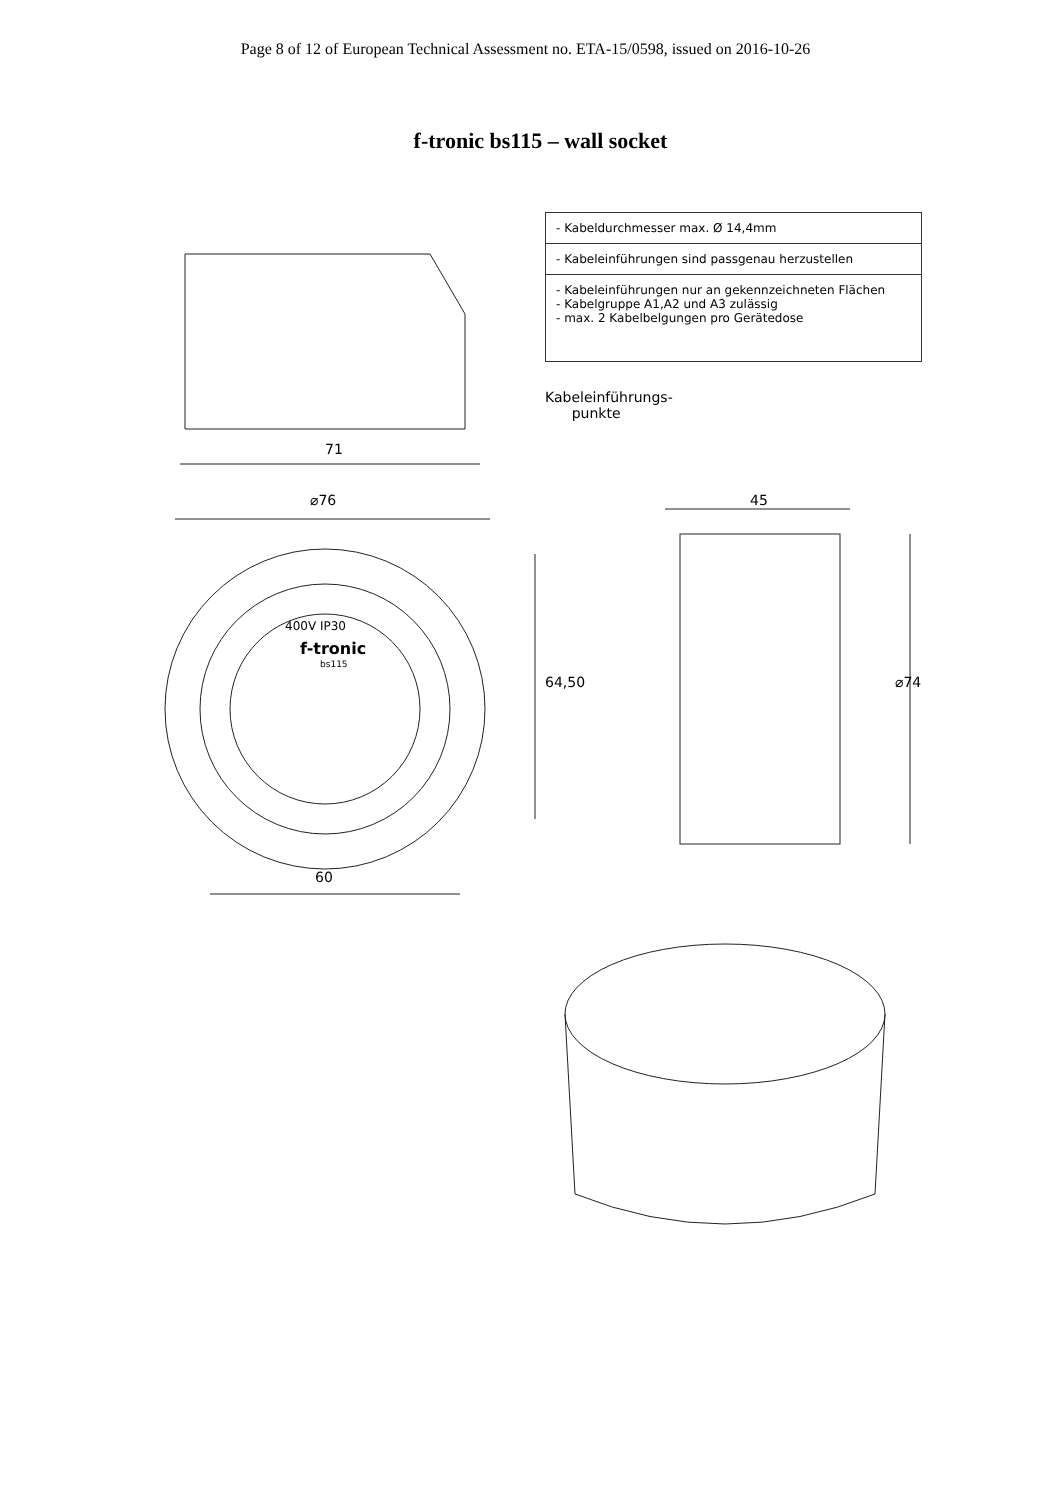Page 8 of 12 of European Technical Assessment no. ETA-15/0598, issued on 2016-10-26
f-tronic bs115 – wall socket
- Kabeldurchmesser max. Ø 14,4mm
- Kabeleinführungen sind passgenau herzustellen
- Kabeleinführungen nur an gekennzeichneten Flächen
- Kabelgruppe A1,A2 und A3 zulässig
- max. 2 Kabelbelgungen pro Gerätedose
Kabeleinführungs-
punkte
71
⌀76 45
400V IP30
f-tronic
bs115
64,50 ⌀74
60